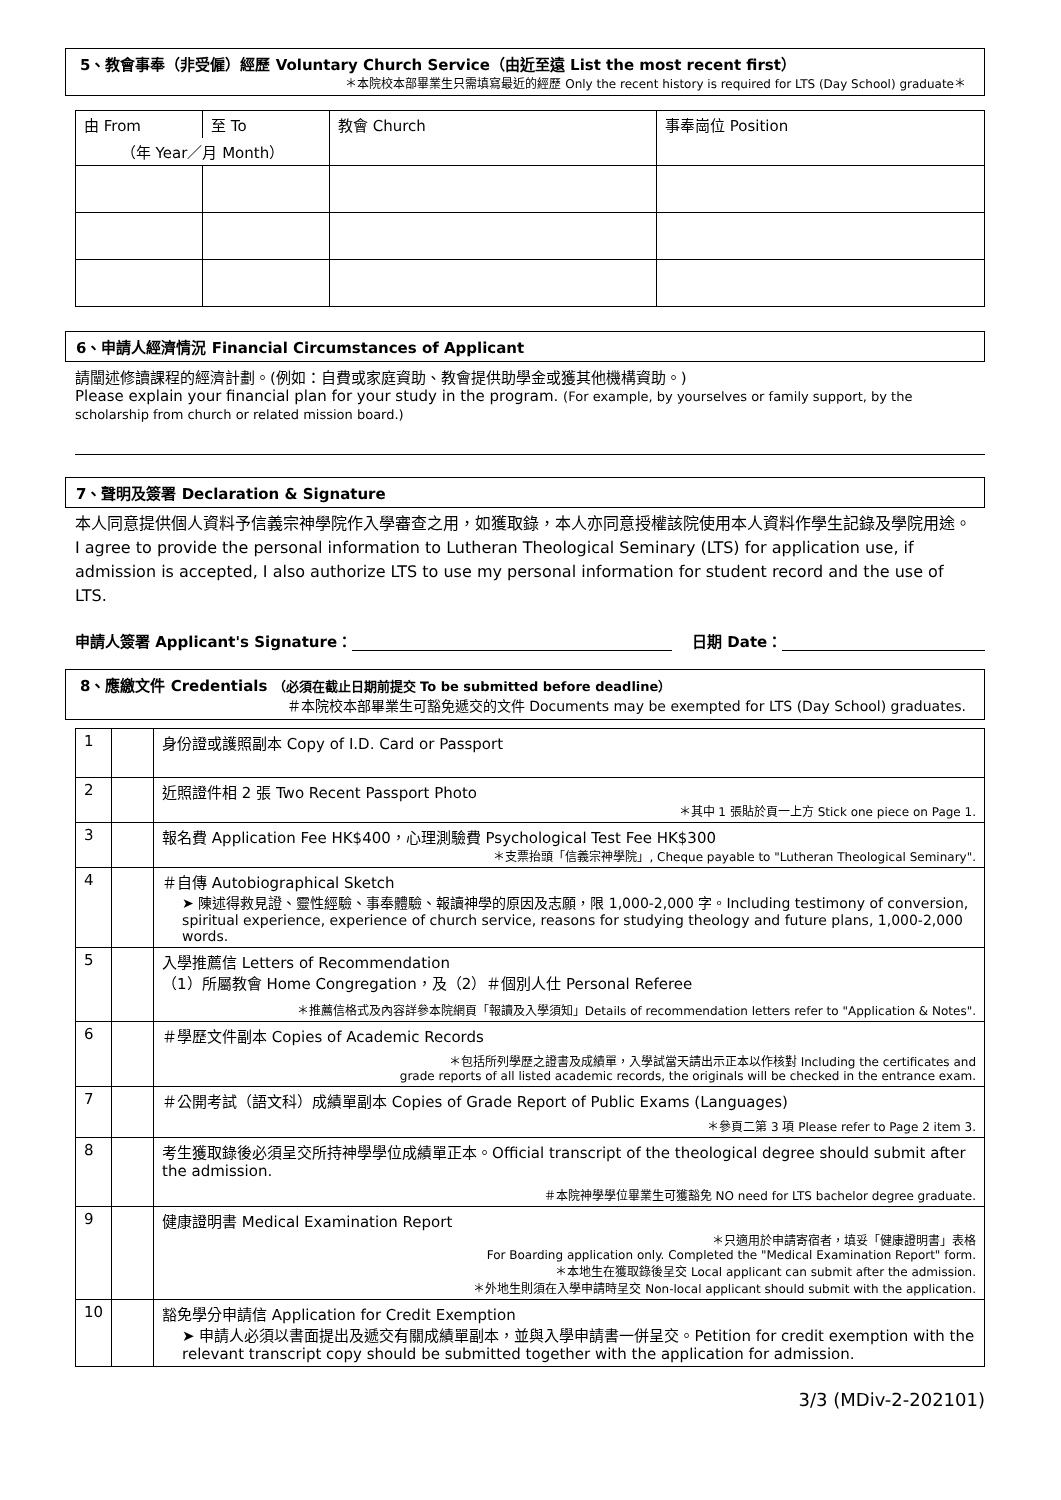5、教會事奉（非受僱）經歷 Voluntary Church Service（由近至遠 List the most recent first）
＊本院校本部畢業生只需填寫最近的經歷 Only the recent history is required for LTS (Day School) graduate＊
| 由 From | 至 To | 教會 Church | 事奉崗位 Position |
| --- | --- | --- | --- |
| （年 Year／月 Month） | | | |
6、申請人經濟情況 Financial Circumstances of Applicant
請闡述修讀課程的經濟計劃。(例如：自費或家庭資助、教會提供助學金或獲其他機構資助。)
Please explain your financial plan for your study in the program. (For example, by yourselves or family support, by the scholarship from church or related mission board.)
7、聲明及簽署 Declaration & Signature
本人同意提供個人資料予信義宗神學院作入學審查之用，如獲取錄，本人亦同意授權該院使用本人資料作學生記錄及學院用途。I agree to provide the personal information to Lutheran Theological Seminary (LTS) for application use, if admission is accepted, I also authorize LTS to use my personal information for student record and the use of LTS.
申請人簽署 Applicant's Signature： 日期 Date：
8、應繳文件 Credentials （必須在截止日期前提交 To be submitted before deadline）
＃本院校本部畢業生可豁免遞交的文件 Documents may be exempted for LTS (Day School) graduates.
| 1 | | 身份證或護照副本 Copy of I.D. Card or Passport |
| 2 | | 近照證件相 2 張 Two Recent Passport Photo ＊其中 1 張貼於頁一上方 Stick one piece on Page 1. |
| 3 | | 報名費 Application Fee HK$400，心理測驗費 Psychological Test Fee HK$300 ＊支票抬頭「信義宗神學院」, Cheque payable to "Lutheran Theological Seminary". |
| 4 | | ＃自傳 Autobiographical Sketch ➤ 陳述得救見證、靈性經驗、事奉體驗、報讀神學的原因及志願，限 1,000-2,000 字。Including testimony of conversion, spiritual experience, experience of church service, reasons for studying theology and future plans, 1,000-2,000 words. |
| 5 | | 入學推薦信 Letters of Recommendation （1）所屬教會 Home Congregation，及（2）＃個別人仕 Personal Referee ＊推薦信格式及內容詳參本院網頁「報讀及入學須知」Details of recommendation letters refer to "Application & Notes". |
| 6 | | ＃學歷文件副本 Copies of Academic Records ＊包括所列學歷之證書及成績單，入學試當天請出示正本以作核對 Including the certificates and grade reports of all listed academic records, the originals will be checked in the entrance exam. |
| 7 | | ＃公開考試（語文科）成績單副本 Copies of Grade Report of Public Exams (Languages) ＊參頁二第 3 項 Please refer to Page 2 item 3. |
| 8 | | 考生獲取錄後必須呈交所持神學學位成績單正本。Official transcript of the theological degree should submit after the admission. ＃本院神學學位畢業生可獲豁免 NO need for LTS bachelor degree graduate. |
| 9 | | 健康證明書 Medical Examination Report ＊只適用於申請寄宿者，填妥「健康證明書」表格 For Boarding application only. Completed the "Medical Examination Report" form. ＊本地生在獲取錄後呈交 Local applicant can submit after the admission. ＊外地生則須在入學申請時呈交 Non-local applicant should submit with the application. |
| 10 | | 豁免學分申請信 Application for Credit Exemption ➤ 申請人必須以書面提出及遞交有關成績單副本，並與入學申請書一併呈交。Petition for credit exemption with the relevant transcript copy should be submitted together with the application for admission. |
3/3 (MDiv-2-202101)